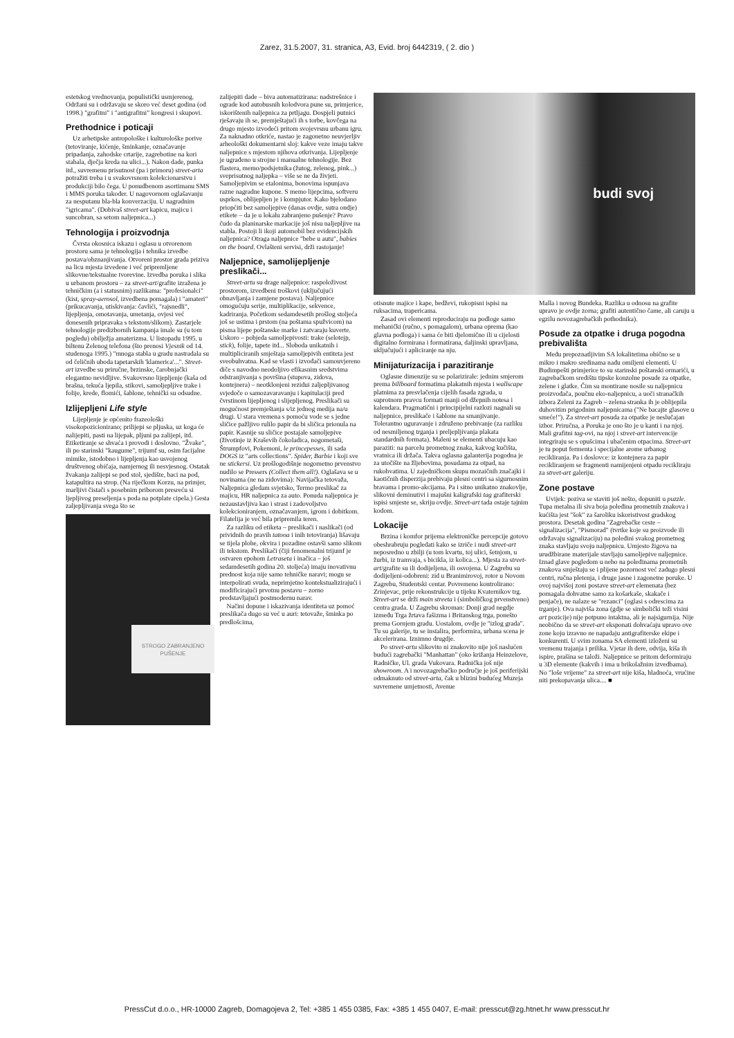Zarez, 31.5.2007, 31. stranica, A3, Evid. broj 6442319, ( 2. dio )
estetskog vrednovanja, populistički usmjerenog. Održani su i održavaju se skoro već deset godina (od 1998.) "grafitni" i "antigrafitni" kongresi i skupovi.
Prethodnice i poticaji
Uz arhetipske antropološke i kulturološke porive (tetoviranje, kićenje, šminkanje, označavanje pripadanja, zahodske crtarije, zagrebotine na kori stabala, dječja kreda na ulici...). Nakon dade, punka itd., suvremenu prisutnost (pa i primoru) street-arta potražiti treba i u svakovrsnom kolekcionarstvu i produkciji bilo čega. U ponudbenom asortimanu SMS i MMS poruka također. U nagovornom oglašavanju za nesputanu bla-bla konverzaciju. U nagradnim "igricama". (Dobivaš street-art kapicu, majicu i suncobran, sa setom naljepnica...)
Tehnologija i proizvodnja
Čvrsta okosnica iskazu i oglasu u otvorenom prostoru sama je tehnologija i tehnika izvedbe postava/obznanjivanja. Otvoreni prostor grada priziva na licu mjesta izvedene i već pripremljene slikovne/tekstualne tvorevine. Izvedba poruka i slika u urbanom prostoru – za street-art/grafite izražena je tehničkim (a i statusnim) razlikama: "profesionalci" (kist, spray-aerosol, izvedbena pomagala) i "amateri" (prikucavanja, utiskivanja: čavlići, "rajsnedli", lijepljenja, omotavanja, umetanja, ovjesi već donesenih pripravaka s tekstom/slikom). Zastarjele tehnologije predizbornih kampanja imale su (u tom pogledu) obilježja amaterizma. U listopadu 1995. u biltenu Zelenog telefona (što prenosi Vjesnik od 14. studenoga 1995.) "mnoga stabla u gradu nastradala su od čeličnih uboda tapetarskih 'klamerica'...". Street-art izvedbe su priručne, brzinske, čarobnjački elegantno nevidljive. Svakovrsno lijepljenje (kaša od brašna, tekuća ljepila, stikovi, samoljepljive trake i folije, krede, flomići, šablone, tehnički su odsudne.
Izlijepljeni Life style
Lijepljenje je općenito frazeološki visokopozicionirano; prilijepi se pljuska, uz koga će nalijepiti, pasti na lijepak, pljuni pa zalijepi, itd. Etiketiranje se shvaća i provodi i doslovno. "Žvake", ili po starinski "kaugume", trijumf su, osim facijalne mimike, istodobno i lijepljenja kao usvojenog društvenog običaja, namjernog ili nesvjesnog. Ostatak žvakanja zalijepi se pod stol, sjedište, baci na pod, katapultira na strop. (Na riječkom Korzu, na primjer, marljivi čistači s posebnim priborom presreću si ljepljivog preseljenja s poda na potplate cipela.) Gesta zaljepljivanja svega što se
STROGO ZABRANJENO PUŠENJE
zalijepiti dade – biva automatizirana: nadstrešnice i ograde kod autobusnih kolodvora pune su, primjerice, iskorištenih naljepnica za prtljagu. Dospjeli putnici rješavaju ih se, premještajući ih s torbe, kovčega na drugo mjesto izvodeći pritom svojevrsnu urbanu igru. Za naknadno otkriće, nastao je zagonetno neuvjerljiv arheološki dokumentarni sloj: kakve veze imaju takve naljepnice s mjestom njihova otkrivanja. Lijepljenje je ugrađeno u strojne i manualne tehnologije. Bez flastera, memo/podsjetnika (žutog, zelenog, pink...) sveprisutnog naljepka – više se ne da živjeti. Samoljepivim se etalonima, bonovima ispunjava razne nagradne kupone. S memo lijepcima, softveru usprkos, oblijepljen je i kompjutor. Kako bjelodano priopćiti bez samoljepive (danas ovdje, sutra ondje) etikete – da je u lokalu zabranjeno pušenje? Pravo čudo da planinarske markacije još nisu naljepljive na stabla. Postoji li ikoji automobil bez evidencijskih naljepnica? Otraga naljepnice "bebe u autu", babies on the board. Ovlašteni servisi, drži rastojanje!
Naljepnice, samolijepljenje preslikači...
Street-artu su drage naljepnice: raspoloživost prostorom, izvedbeni troškovi (uključujući obnavljanja i zamjene postava). Naljepnice omogućuju serije, multiplikacije, sekvence, kadriranja. Početkom sedamdesetih prošlog stoljeća još se ustima i prstom (na poštama spužvicom) na pisma lijepe poštanske marke i zatvaraju kuverte. Uskoro – pobjeda samoljepivosti: trake (selotejp, stick), folije, tapete itd... Sloboda unikatnih i multipliciranih smještaja samoljepivih entiteta jest sveobuhvatna. Kad se vlasti i izvođači samouvjereno diče s navodno neodoljivo efikasnim sredstvima odstranjivanja s površina (stupova, zidova, kontejnera) – neotklonjeni rezidui zaljepljivanog svjedoče o samozavaravanju i kapitulaciji pred čvrstinom lijepljenog i slijepljenog. Preslikači su mogućnost premještanja s/iz jednog medija na/u drugi. U stara vremena s pomoću vode se s jedne sličice pažljivo rulilo papir da bi sličica prionula na papir. Kasnije su sličice postajale samoljepive (životinje iz Kraševih čokoladica, nogometaši, Štrumpfovi, Pokemoni, le princepesses, ili sada DOGS iz "arts collections". Spider, Barbie i koji sve ne stickersi. Uz prošlogodišnje nogometno prvenstvo nudilo se Pressers (Collect them all!). Oglašava se u novinama (ne na zidovima): Navijačka tetovaža, Naljepnica gledam svjetsko, Termo preslikač za majicu, HR naljepnica za auto. Ponuda naljepnica je nezaustavljiva kao i strast i zadovoljstvo kolekcioniranjem, označavanjem, igrom i dobitkom. Filatelija je već bila pripremila teren.
Za razliku od etiketa – preslikači i naslikači (od prividnih do pravih tatooa i inih tetoviranja) lišavaju se tijela plohe, okvira i pozadine ostavši samo slikom ili tekstom. Preslikači (čiji fenomenalni trijumf je ostvaren epohom Letraseta i inačica – još sedamdesetih godina 20. stoljeća) imaju inovativnu prednost koja nije samo tehničke naravi; mogu se interpolirati svuda, neprimjetno kontekstualizirajući i modificirajući prvotnu postavu – zorno predstavljajući postmodernu narav.
Načini dopune i iskazivanja identiteta uz pomoć preslikača dugo su već u auri: tetovaže, šminka po predlošcima,
budi svoj
otisnute majice i kape, bedževi, rukopisni ispisi na ruksacima, trapericama.
Zasad ovi elementi reproduciraju na podloge samo mehanički (ručno, s pomagalom), urbana oprema (kao glavna podloga) i sama će biti djelomično ili u cijelosti digitalno formirana i formatirana, daljinski upravljana, uključujući i apliciranje na nju.
Minijaturizacija i parazitiranje
Oglasne dimenzije su se polarizirale: jednim smjerom prema billboard formatima plakatnih mjesta i wallscape platnima za presvlačenja cijelih fasada zgrada, u suprotnom pravcu formati manji od džepnih notesa i kalendara. Pragmatični i principijelni razlozi nagnali su naljepnice, preslikače i šablone na smanjivanje. Tolerantno uguravanje i združeno prebivanje (za razliku od nesmiljenog trganja i preljepljivanja plakata standardnih formata). Maleni se elementi ubacuju kao paraziti: na parcelu prometnog znaka, kakvog kučišta, vratnica ili držača. Takva oglasna galanterija pogodna je za utočište na žljebovima, posudama za otpad, na rukohvatima. U zajedničkom skupu mozaičnih značajki i kaotičnih disperzija prebivaju plesni centri sa sigurnosnim bravama i promo-akcijama. Pa i sitno unikatno znakovlje, slikovni deminutivi i majušni kaligrafski tag grafiterski ispisi smjeste se, skriju ovdje. Street-art tada ostaje tajnim kodom.
Lokacije
Brzina i komfor prijema elektroničke percepcije gotovo obeshrabruju pogledati kako se izriče i nudi street-art neposredno u zbilji (u tom kvartu, toj ulici, šetnjom, u žurbi, iz tramvaja, s bicikla, iz kolica...). Mjesta za street-art/grafite su ili dodijeljena, ili osvojena. U Zagrebu su dodijeljeni-odobreni: zid u Branimirovoj, rotor u Novom Zagrebu, Studentski centar. Povremeno kontrolirano: Zrinjevac, prije rekonstrukcije u tijeku Kvaternikov trg. Street-art se drži main streeta i (simboličkog prvenstveno) centra grada. U Zagrebu skroman: Donji grad negdje između Trga žrtava fašizma i Britanskog trga, ponešto prema Gornjem gradu. Uostalom, ovdje je "izlog grada". Tu su galerije, tu se instalira, performira, urbana scena je akcelerirana. Iznimno drugdje.
Po street-artu slikovito ni znakovito nije još naslućen budući zagrebački "Manhattan" (oko križanja Heinzelove, Radničke, Ul. grada Vukovara. Radnička još nije showroom. A i novozagrebačko područje je još periferijski odmaknuto od street-arta, čak u blizini budućeg Muzeja suvremene umjetnosti, Avenue
Malla i novog Bundeka. Razlika u odnosu na grafite upravo je ovdje zorna; grafiti autentično čame, ali caruju u egzilu novozagrebačkih pothodnika).
Posude za otpatke i druga pogodna prebivališta
Među prepoznatljivim SA lokalitetima obično se u mikro i makro sredinama nađu omiljeni elementi. U Budimpešti primjerice to su starinski poštanski ormarići, u zagrebačkom središtu tipske konzolne posude za otpatke, zelene i glatke. Čim su montirane nosile su naljepnicu proizvođača, poučnu eko-naljepnicu, a uoči stranačkih izbora Zeleni za Zagreb – zelena stranka ih je oblijepila duhovitim prigodnim naljepnicama ("Ne bacajte glasove u smeće!"). Za street-art posuda za otpatke je neslučajan izbor. Priručna, a Poruka je ono što je u kanti i na njoj. Mali grafitni tag-ovi, na njoj i street-art intervencije integriraju se s opušcima i ubačenim otpacima. Street-art je tu poput fermenta i specijalne arome urbanog recikliranja. Pa i doslovce: iz kontejnera za papir recikliranjem se fragmenti namijenjeni otpadu recikliraju za street-art galeriju.
Zone postave
Uvijek: poziva se staviti još nešto, dopuniti u puzzle. Tupa metalna ili siva boja poleđina prometnih znakova i kućišta jest "šok" za šaroliku iskoristivost gradskog prostora. Desetak godina "Zagrebačke ceste – signalizacija", "Pismorad" (tvrtke koje su proizvode ili održavaju signalizaciju) na poleđini svakog prometnog znaka stavljaju svoju naljepnicu. Umjesto žigova na urudžbirane materijale stavljaju samoljepive naljepnice. Iznad glave pogledom u nebo na poleđinama prometnih znakova smještaju se i plijene pozornost već zadugo plesni centri, ručna pletenja, i druge jasne i zagonetne poruke. U ovoj najvišoj zoni postave street-art elemenata (bez pomagala dohvatne samo za košarkaše, skakače i penjače), ne nalaze se "rezanci" (oglasi s odrescima za trganje). Ova najviša zona (gdje se simbolički teži visini art pozicije) nije potpuno intaktna, ali je najsigurnija. Nije neobično da se street-art eksponati dohvaćaju upravo ove zone koju izravno ne napadaju antigrafiterske ekipe i konkurenti. U svim zonama SA elementi izloženi su vremenu trajanja i prilika. Vjetar ih dere, odvija, kiša ih ispire, prašina se taloži. Naljepnice se pritom deformiraju u 3D elemente (kakvih i ima u brikolažnim izvedbama). No "loše vrijeme" za street-art nije kiša, hladnoća, vrućine niti prekopavanja ulica.... ■
PressCut d.o.o., HR-10000 Zagreb, Domagojeva 2, Tel: +385 1 455 0385, Fax: +385 1 455 0407, E-mail: presscut@zg.htnet.hr www.presscut.hr